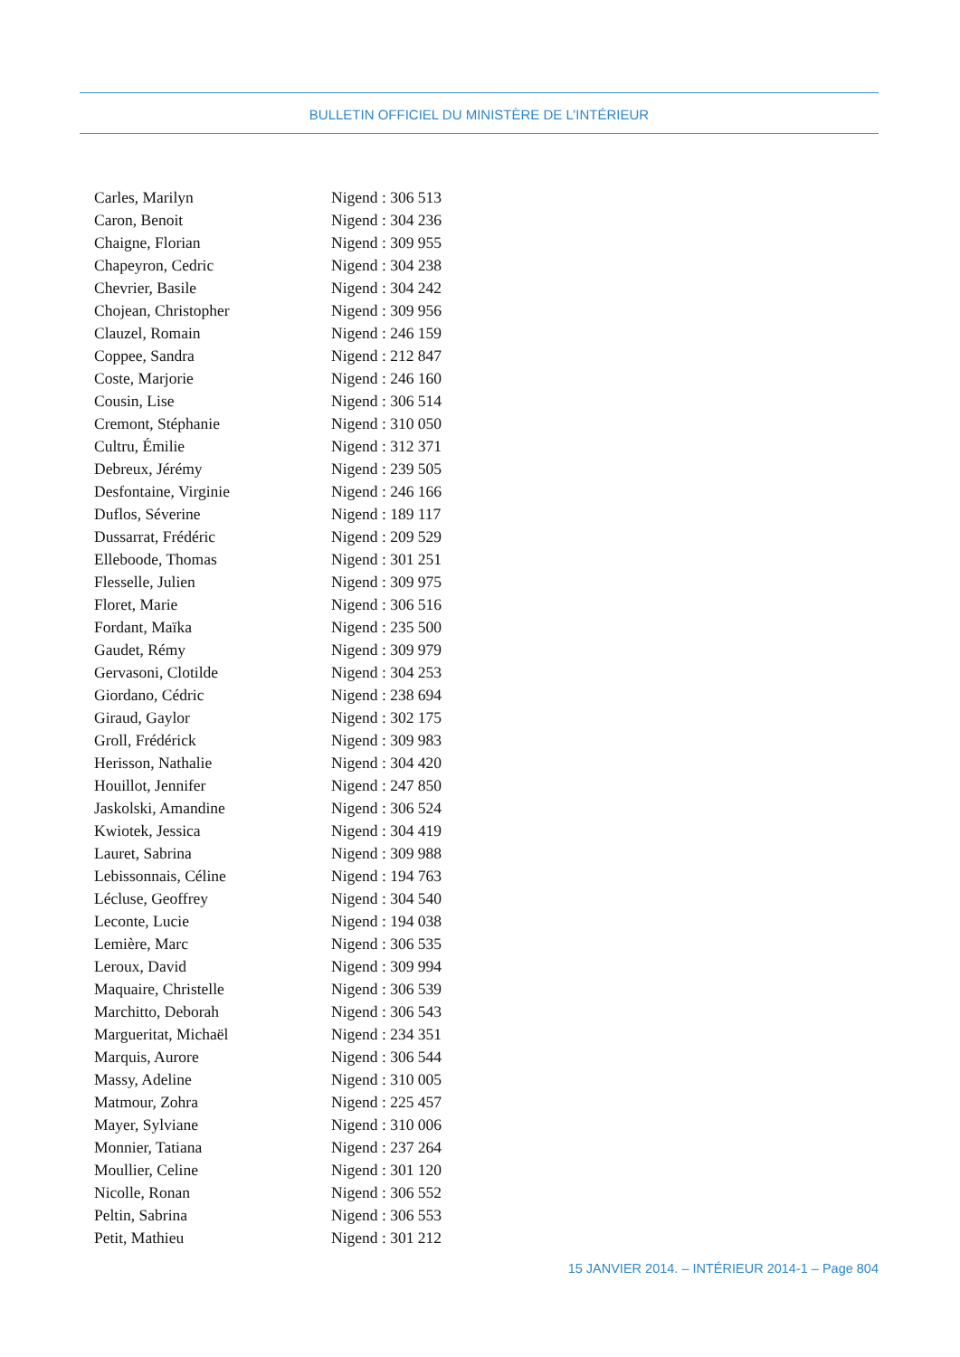BULLETIN OFFICIEL DU MINISTÈRE DE L’INTÉRIEUR
| Carles, Marilyn | Nigend : 306 513 |
| Caron, Benoit | Nigend : 304 236 |
| Chaigne, Florian | Nigend : 309 955 |
| Chapeyron, Cedric | Nigend : 304 238 |
| Chevrier, Basile | Nigend : 304 242 |
| Chojean, Christopher | Nigend : 309 956 |
| Clauzel, Romain | Nigend : 246 159 |
| Coppee, Sandra | Nigend : 212 847 |
| Coste, Marjorie | Nigend : 246 160 |
| Cousin, Lise | Nigend : 306 514 |
| Cremont, Stéphanie | Nigend : 310 050 |
| Cultru, Émilie | Nigend : 312 371 |
| Debreux, Jérémy | Nigend : 239 505 |
| Desfontaine, Virginie | Nigend : 246 166 |
| Duflos, Séverine | Nigend : 189 117 |
| Dussarrat, Frédéric | Nigend : 209 529 |
| Elleboode, Thomas | Nigend : 301 251 |
| Flesselle, Julien | Nigend : 309 975 |
| Floret, Marie | Nigend : 306 516 |
| Fordant, Maïka | Nigend : 235 500 |
| Gaudet, Rémy | Nigend : 309 979 |
| Gervasoni, Clotilde | Nigend : 304 253 |
| Giordano, Cédric | Nigend : 238 694 |
| Giraud, Gaylor | Nigend : 302 175 |
| Groll, Frédérick | Nigend : 309 983 |
| Herisson, Nathalie | Nigend : 304 420 |
| Houillot, Jennifer | Nigend : 247 850 |
| Jaskolski, Amandine | Nigend : 306 524 |
| Kwiotek, Jessica | Nigend : 304 419 |
| Lauret, Sabrina | Nigend : 309 988 |
| Lebissonnais, Céline | Nigend : 194 763 |
| Lécluse, Geoffrey | Nigend : 304 540 |
| Leconte, Lucie | Nigend : 194 038 |
| Lemière, Marc | Nigend : 306 535 |
| Leroux, David | Nigend : 309 994 |
| Maquaire, Christelle | Nigend : 306 539 |
| Marchitto, Deborah | Nigend : 306 543 |
| Margueritat, Michaël | Nigend : 234 351 |
| Marquis, Aurore | Nigend : 306 544 |
| Massy, Adeline | Nigend : 310 005 |
| Matmour, Zohra | Nigend : 225 457 |
| Mayer, Sylviane | Nigend : 310 006 |
| Monnier, Tatiana | Nigend : 237 264 |
| Moullier, Celine | Nigend : 301 120 |
| Nicolle, Ronan | Nigend : 306 552 |
| Peltin, Sabrina | Nigend : 306 553 |
| Petit, Mathieu | Nigend : 301 212 |
15 JANVIER 2014. – INTÉRIEUR 2014-1 – Page 804